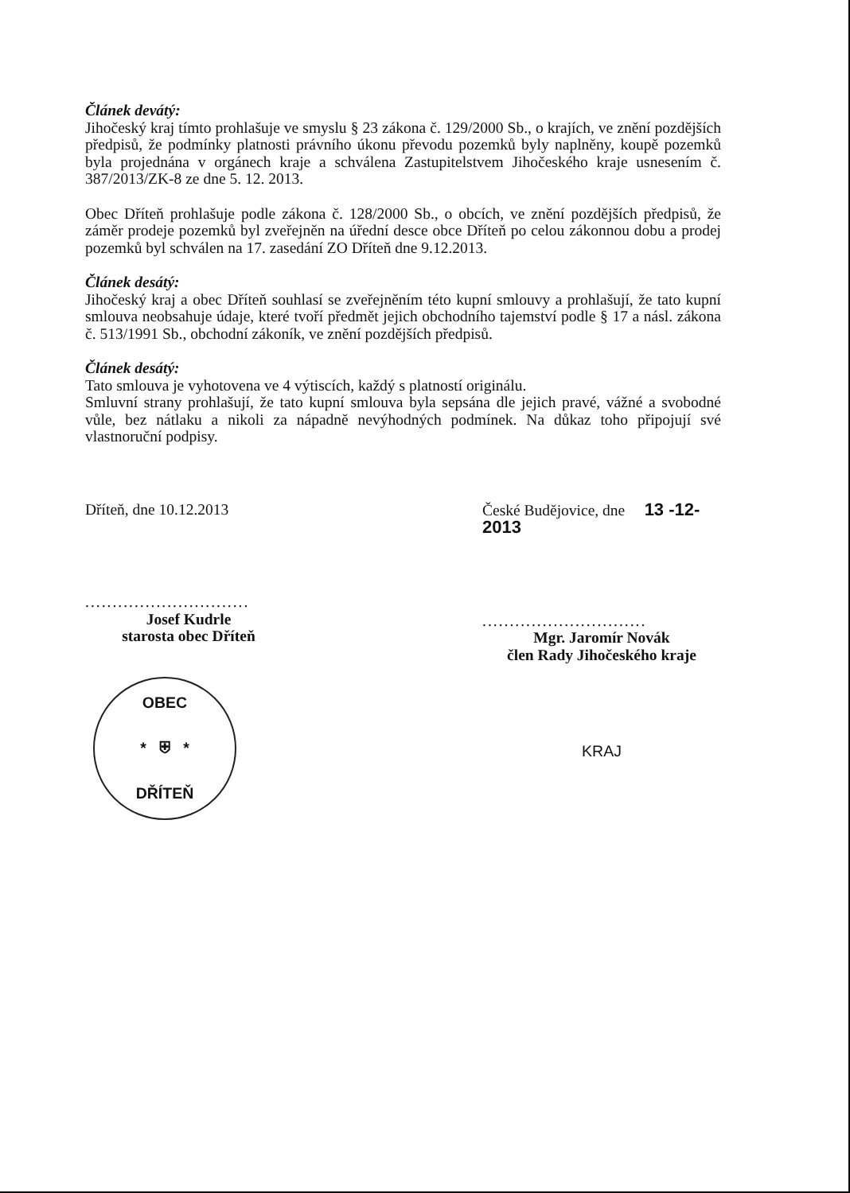Článek devátý:
Jihočeský kraj tímto prohlašuje ve smyslu § 23 zákona č. 129/2000 Sb., o krajích, ve znění pozdějších předpisů, že podmínky platnosti právního úkonu převodu pozemků byly naplněny, koupě pozemků byla projednána v orgánech kraje a schválena Zastupitelstvem Jihočeského kraje usnesením č. 387/2013/ZK-8 ze dne 5. 12. 2013.
Obec Dříteň prohlašuje podle zákona č. 128/2000 Sb., o obcích, ve znění pozdějších předpisů, že záměr prodeje pozemků byl zveřejněn na úřední desce obce Dříteň po celou zákonnou dobu a prodej pozemků byl schválen na 17. zasedání ZO Dříteň dne 9.12.2013.
Článek desátý:
Jihočeský kraj a obec Dříteň souhlasí se zveřejněním této kupní smlouvy a prohlašují, že tato kupní smlouva neobsahuje údaje, které tvoří předmět jejich obchodního tajemství podle § 17 a násl. zákona č. 513/1991 Sb., obchodní zákoník, ve znění pozdějších předpisů.
Článek desátý:
Tato smlouva je vyhotovena ve 4 výtiscích, každý s platností originálu.
Smluvní strany prohlašují, že tato kupní smlouva byla sepsána dle jejich pravé, vážné a svobodné vůle, bez nátlaku a nikoli za nápadně nevýhodných podmínek. Na důkaz toho připojují své vlastnoruční podpisy.
Dříteň, dne 10.12.2013
..............................
Josef Kudrle
starosta obec Dříteň
OBEC
* ⛨ *
DŘÍTEŇ
České Budějovice, dne 13 -12- 2013
..............................
Mgr. Jaromír Novák
člen Rady Jihočeského kraje
KRAJ